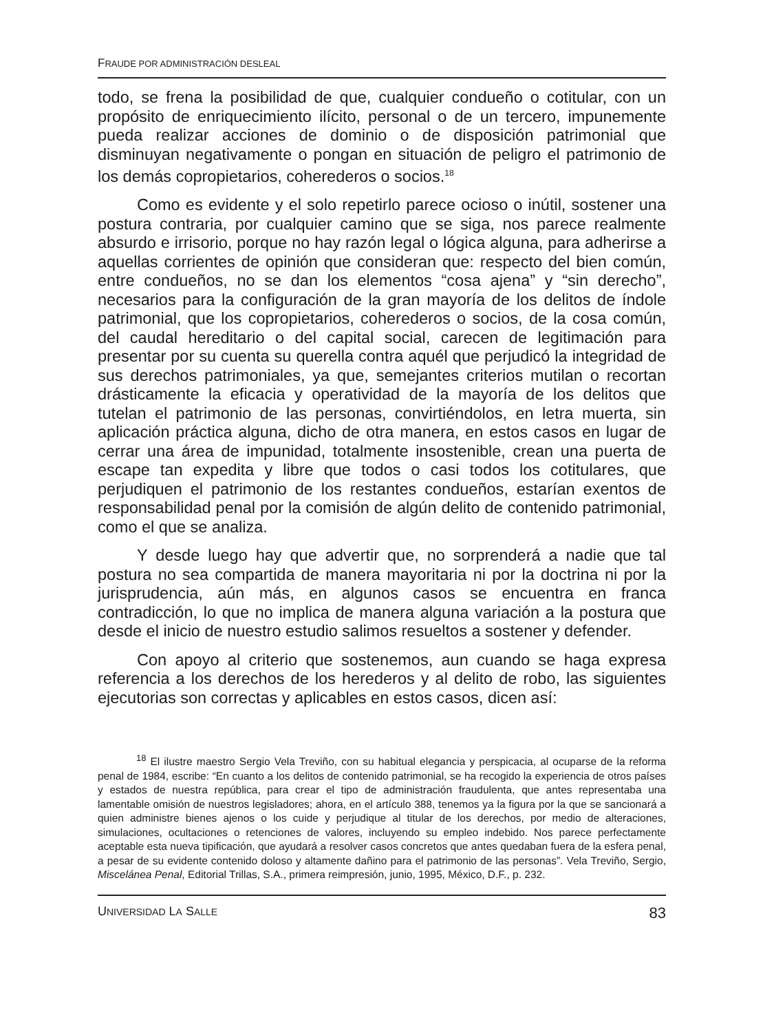FRAUDE POR ADMINISTRACIÓN DESLEAL
todo, se frena la posibilidad de que, cualquier condueño o cotitular, con un propósito de enriquecimiento ilícito, personal o de un tercero, impunemente pueda realizar acciones de dominio o de disposición patrimonial que disminuyan negativamente o pongan en situación de peligro el patrimonio de los demás copropietarios, coherederos o socios.<sup>18</sup>
Como es evidente y el solo repetirlo parece ocioso o inútil, sostener una postura contraria, por cualquier camino que se siga, nos parece realmente absurdo e irrisorio, porque no hay razón legal o lógica alguna, para adherirse a aquellas corrientes de opinión que consideran que: respecto del bien común, entre condueños, no se dan los elementos “cosa ajena” y “sin derecho”, necesarios para la configuración de la gran mayoría de los delitos de índole patrimonial, que los copropietarios, coherederos o socios, de la cosa común, del caudal hereditario o del capital social, carecen de legitimación para presentar por su cuenta su querella contra aquél que perjudicó la integridad de sus derechos patrimoniales, ya que, semejantes criterios mutilan o recortan drásticamente la eficacia y operatividad de la mayoría de los delitos que tutelan el patrimonio de las personas, convirtiéndolos, en letra muerta, sin aplicación práctica alguna, dicho de otra manera, en estos casos en lugar de cerrar una área de impunidad, totalmente insostenible, crean una puerta de escape tan expedita y libre que todos o casi todos los cotitulares, que perjudiquen el patrimonio de los restantes condueños, estarían exentos de responsabilidad penal por la comisión de algún delito de contenido patrimonial, como el que se analiza.
Y desde luego hay que advertir que, no sorprenderá a nadie que tal postura no sea compartida de manera mayoritaria ni por la doctrina ni por la jurisprudencia, aún más, en algunos casos se encuentra en franca contradicción, lo que no implica de manera alguna variación a la postura que desde el inicio de nuestro estudio salimos resueltos a sostener y defender.
Con apoyo al criterio que sostenemos, aun cuando se haga expresa referencia a los derechos de los herederos y al delito de robo, las siguientes ejecutorias son correctas y aplicables en estos casos, dicen así:
<sup>18</sup> El ilustre maestro Sergio Vela Treviño, con su habitual elegancia y perspicacia, al ocuparse de la reforma penal de 1984, escribe: “En cuanto a los delitos de contenido patrimonial, se ha recogido la experiencia de otros países y estados de nuestra república, para crear el tipo de administración fraudulenta, que antes representaba una lamentable omisión de nuestros legisladores; ahora, en el artículo 388, tenemos ya la figura por la que se sancionará a quien administre bienes ajenos o los cuide y perjudique al titular de los derechos, por medio de alteraciones, simulaciones, ocultaciones o retenciones de valores, incluyendo su empleo indebido. Nos parece perfectamente aceptable esta nueva tipificación, que ayudará a resolver casos concretos que antes quedaban fuera de la esfera penal, a pesar de su evidente contenido doloso y altamente dañino para el patrimonio de las personas”. Vela Treviño, Sergio, Miscelánea Penal, Editorial Trillas, S.A., primera reimpresión, junio, 1995, México, D.F., p. 232.
UNIVERSIDAD LA SALLE 83